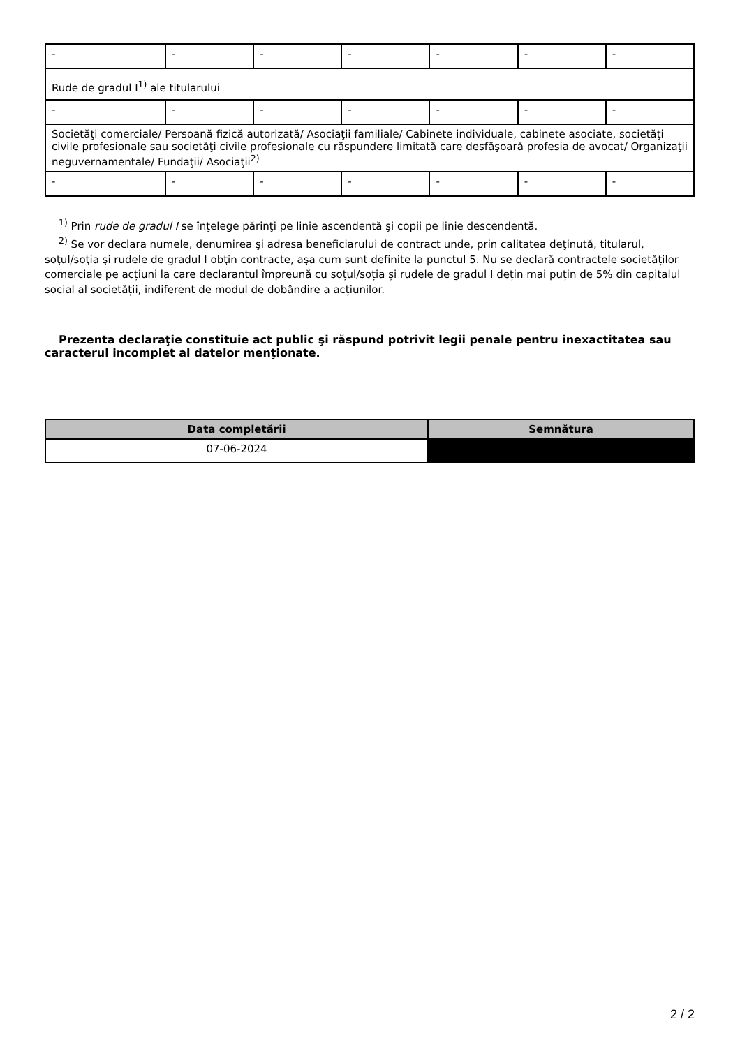| - | - | - | - | - | - | - |
| Rude de gradul I<sup>1)</sup> ale titularului | | | | | | |
| - | - | - | - | - | - | - |
| Societăţi comerciale/ Persoană fizică autorizată/ Asociaţii familiale/ Cabinete individuale, cabinete asociate, societăţi civile profesionale sau societăţi civile profesionale cu răspundere limitată care desfăşoară profesia de avocat/ Organizaţii neguvernamentale/ Fundaţii/ Asociaţii<sup>2)</sup> | | | | | | |
| - | - | - | - | - | - | - |
<sup>1)</sup> Prin rude de gradul I se înţelege părinţi pe linie ascendentă şi copii pe linie descendentă.
<sup>2)</sup> Se vor declara numele, denumirea şi adresa beneficiarului de contract unde, prin calitatea deţinută, titularul, soţul/soţia şi rudele de gradul I obţin contracte, aşa cum sunt definite la punctul 5. Nu se declară contractele societăților comerciale pe acțiuni la care declarantul împreună cu soțul/soția și rudele de gradul I dețin mai puțin de 5% din capitalul social al societății, indiferent de modul de dobândire a acțiunilor.
Prezenta declaraţie constituie act public şi răspund potrivit legii penale pentru inexactitatea sau caracterul incomplet al datelor menţionate.
| Data completării | Semnătura |
| --- | --- |
| 07-06-2024 | |
2 / 2